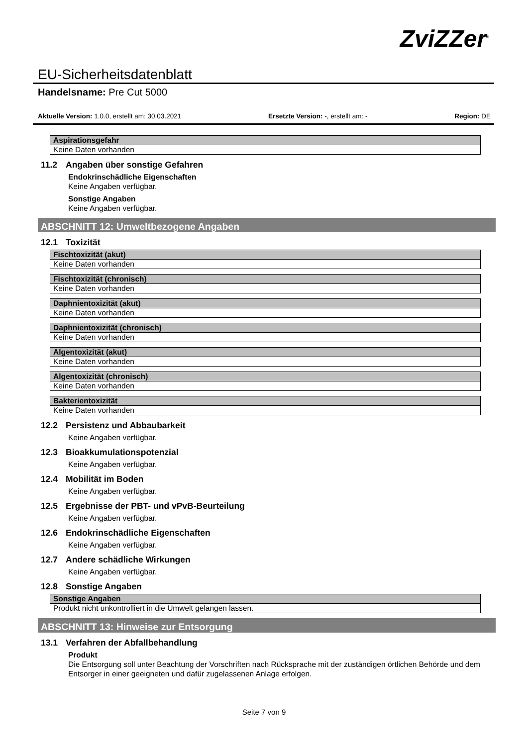ZviZZer<sup>®</sup>
EU-Sicherheitsdatenblatt
Handelsname: Pre Cut 5000
Aktuelle Version: 1.0.0, erstellt am: 30.03.2021 Ersetzte Version: -, erstellt am: - Region: DE
| Aspirationsgefahr |
| --- |
| Keine Daten vorhanden |
11.2 Angaben über sonstige Gefahren
Endokrinschädliche Eigenschaften
Keine Angaben verfügbar.
Sonstige Angaben
Keine Angaben verfügbar.
ABSCHNITT 12: Umweltbezogene Angaben
12.1 Toxizität
| Fischtoxizität (akut) |
| --- |
| Keine Daten vorhanden |
| Fischtoxizität (chronisch) |
| --- |
| Keine Daten vorhanden |
| Daphnientoxizität (akut) |
| --- |
| Keine Daten vorhanden |
| Daphnientoxizität (chronisch) |
| --- |
| Keine Daten vorhanden |
| Algentoxizität (akut) |
| --- |
| Keine Daten vorhanden |
| Algentoxizität (chronisch) |
| --- |
| Keine Daten vorhanden |
| Bakterientoxizität |
| --- |
| Keine Daten vorhanden |
12.2 Persistenz und Abbaubarkeit
Keine Angaben verfügbar.
12.3 Bioakkumulationspotenzial
Keine Angaben verfügbar.
12.4 Mobilität im Boden
Keine Angaben verfügbar.
12.5 Ergebnisse der PBT- und vPvB-Beurteilung
Keine Angaben verfügbar.
12.6 Endokrinschädliche Eigenschaften
Keine Angaben verfügbar.
12.7 Andere schädliche Wirkungen
Keine Angaben verfügbar.
12.8 Sonstige Angaben
| Sonstige Angaben |
| --- |
| Produkt nicht unkontrolliert in die Umwelt gelangen lassen. |
ABSCHNITT 13: Hinweise zur Entsorgung
13.1 Verfahren der Abfallbehandlung
Produkt
Die Entsorgung soll unter Beachtung der Vorschriften nach Rücksprache mit der zuständigen örtlichen Behörde und dem Entsorger in einer geeigneten und dafür zugelassenen Anlage erfolgen.
Seite 7 von 9